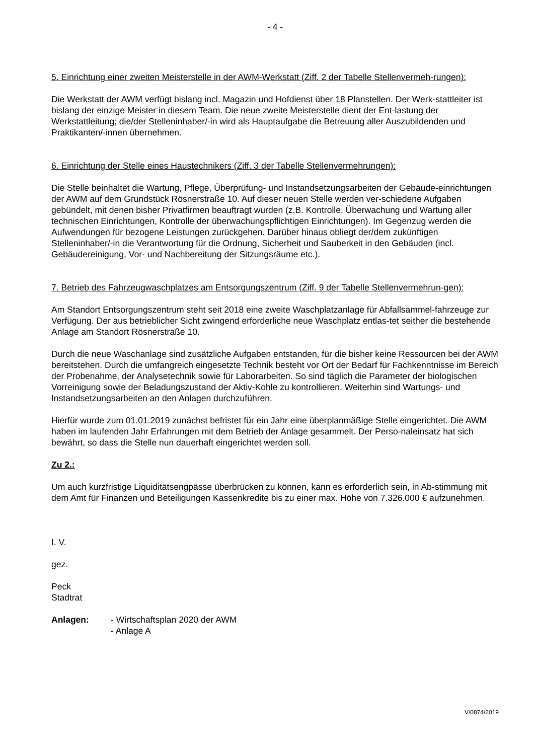- 4 -
5. Einrichtung einer zweiten Meisterstelle in der AWM-Werkstatt (Ziff. 2 der Tabelle Stellenvermeh-rungen):
Die Werkstatt der AWM verfügt bislang incl. Magazin und Hofdienst über 18 Planstellen. Der Werk-stattleiter ist bislang der einzige Meister in diesem Team. Die neue zweite Meisterstelle dient der Ent-lastung der Werkstattleitung; die/der Stelleninhaber/-in wird als Hauptaufgabe die Betreuung aller Auszubildenden und Praktikanten/-innen übernehmen.
6. Einrichtung der Stelle eines Haustechnikers (Ziff. 3 der Tabelle Stellenvermehrungen):
Die Stelle beinhaltet die Wartung, Pflege, Überprüfung- und Instandsetzungsarbeiten der Gebäude-einrichtungen der AWM auf dem Grundstück Rösnerstraße 10. Auf dieser neuen Stelle werden ver-schiedene Aufgaben gebündelt, mit denen bisher Privatfirmen beauftragt wurden (z.B. Kontrolle, Überwachung und Wartung aller technischen Einrichtungen, Kontrolle der überwachungspflichtigen Einrichtungen). Im Gegenzug werden die Aufwendungen für bezogene Leistungen zurückgehen. Darüber hinaus obliegt der/dem zukünftigen Stelleninhaber/-in die Verantwortung für die Ordnung, Sicherheit und Sauberkeit in den Gebäuden (incl. Gebäudereinigung, Vor- und Nachbereitung der Sitzungsräume etc.).
7. Betrieb des Fahrzeugwaschplatzes am Entsorgungszentrum (Ziff. 9 der Tabelle Stellenvermehrun-gen):
Am Standort Entsorgungszentrum steht seit 2018 eine zweite Waschplatzanlage für Abfallsammel-fahrzeuge zur Verfügung. Der aus betrieblicher Sicht zwingend erforderliche neue Waschplatz entlas-tet seither die bestehende Anlage am Standort Rösnerstraße 10.
Durch die neue Waschanlage sind zusätzliche Aufgaben entstanden, für die bisher keine Ressourcen bei der AWM bereitstehen. Durch die umfangreich eingesetzte Technik besteht vor Ort der Bedarf für Fachkenntnisse im Bereich der Probenahme, der Analysetechnik sowie für Laborarbeiten. So sind täglich die Parameter der biologischen Vorreinigung sowie der Beladungszustand der Aktiv-Kohle zu kontrollieren. Weiterhin sind Wartungs- und Instandsetzungsarbeiten an den Anlagen durchzuführen.
Hierfür wurde zum 01.01.2019 zunächst befristet für ein Jahr eine überplanmäßige Stelle eingerichtet. Die AWM haben im laufenden Jahr Erfahrungen mit dem Betrieb der Anlage gesammelt. Der Perso-naleinsatz hat sich bewährt, so dass die Stelle nun dauerhaft eingerichtet werden soll.
Zu 2.:
Um auch kurzfristige Liquiditätsengpässe überbrücken zu können, kann es erforderlich sein, in Ab-stimmung mit dem Amt für Finanzen und Beteiligungen Kassenkredite bis zu einer max. Höhe von 7.326.000 € aufzunehmen.
I. V.
gez.
Peck
Stadtrat
Anlagen: - Wirtschaftsplan 2020 der AWM
- Anlage A
V/0874/2019